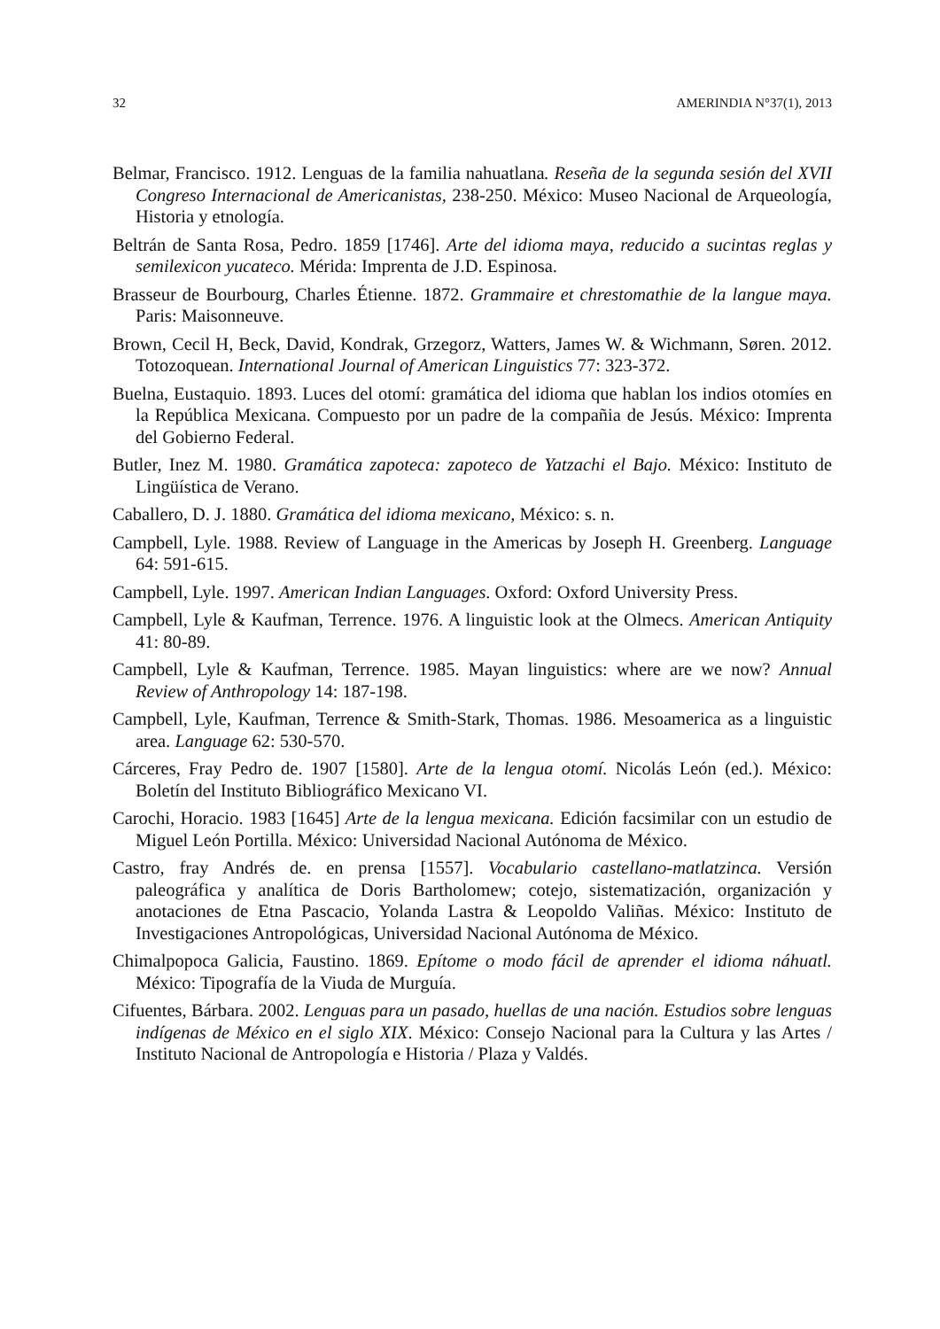32 AMERINDIA N°37(1), 2013
Belmar, Francisco. 1912. Lenguas de la familia nahuatlana. Reseña de la segunda sesión del XVII Congreso Internacional de Americanistas, 238-250. México: Museo Nacional de Arqueología, Historia y etnología.
Beltrán de Santa Rosa, Pedro. 1859 [1746]. Arte del idioma maya, reducido a sucintas reglas y semilexicon yucateco. Mérida: Imprenta de J.D. Espinosa.
Brasseur de Bourbourg, Charles Étienne. 1872. Grammaire et chrestomathie de la langue maya. Paris: Maisonneuve.
Brown, Cecil H, Beck, David, Kondrak, Grzegorz, Watters, James W. & Wichmann, Søren. 2012. Totozoquean. International Journal of American Linguistics 77: 323-372.
Buelna, Eustaquio. 1893. Luces del otomí: gramática del idioma que hablan los indios otomíes en la República Mexicana. Compuesto por un padre de la compañia de Jesús. México: Imprenta del Gobierno Federal.
Butler, Inez M. 1980. Gramática zapoteca: zapoteco de Yatzachi el Bajo. México: Instituto de Lingüística de Verano.
Caballero, D. J. 1880. Gramática del idioma mexicano, México: s. n.
Campbell, Lyle. 1988. Review of Language in the Americas by Joseph H. Greenberg. Language 64: 591-615.
Campbell, Lyle. 1997. American Indian Languages. Oxford: Oxford University Press.
Campbell, Lyle & Kaufman, Terrence. 1976. A linguistic look at the Olmecs. American Antiquity 41: 80-89.
Campbell, Lyle & Kaufman, Terrence. 1985. Mayan linguistics: where are we now? Annual Review of Anthropology 14: 187-198.
Campbell, Lyle, Kaufman, Terrence & Smith-Stark, Thomas. 1986. Mesoamerica as a linguistic area. Language 62: 530-570.
Cárceres, Fray Pedro de. 1907 [1580]. Arte de la lengua otomí. Nicolás León (ed.). México: Boletín del Instituto Bibliográfico Mexicano VI.
Carochi, Horacio. 1983 [1645] Arte de la lengua mexicana. Edición facsimilar con un estudio de Miguel León Portilla. México: Universidad Nacional Autónoma de México.
Castro, fray Andrés de. en prensa [1557]. Vocabulario castellano-matlatzinca. Versión paleográfica y analítica de Doris Bartholomew; cotejo, sistematización, organización y anotaciones de Etna Pascacio, Yolanda Lastra & Leopoldo Valiñas. México: Instituto de Investigaciones Antropológicas, Universidad Nacional Autónoma de México.
Chimalpopoca Galicia, Faustino. 1869. Epítome o modo fácil de aprender el idioma náhuatl. México: Tipografía de la Viuda de Murguía.
Cifuentes, Bárbara. 2002. Lenguas para un pasado, huellas de una nación. Estudios sobre lenguas indígenas de México en el siglo XIX. México: Consejo Nacional para la Cultura y las Artes / Instituto Nacional de Antropología e Historia / Plaza y Valdés.